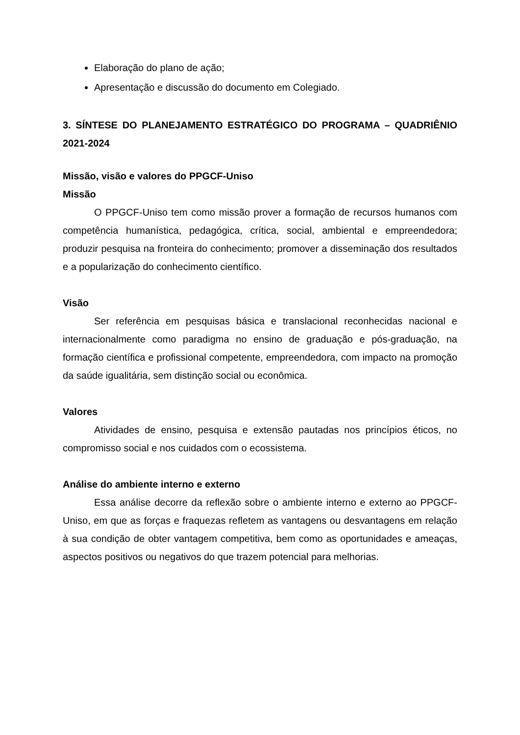Elaboração do plano de ação;
Apresentação e discussão do documento em Colegiado.
3. SÍNTESE DO PLANEJAMENTO ESTRATÉGICO DO PROGRAMA – QUADRIÊNIO 2021-2024
Missão, visão e valores do PPGCF-Uniso
Missão
O PPGCF-Uniso tem como missão prover a formação de recursos humanos com competência humanística, pedagógica, crítica, social, ambiental e empreendedora; produzir pesquisa na fronteira do conhecimento; promover a disseminação dos resultados e a popularização do conhecimento científico.
Visão
Ser referência em pesquisas básica e translacional reconhecidas nacional e internacionalmente como paradigma no ensino de graduação e pós-graduação, na formação científica e profissional competente, empreendedora, com impacto na promoção da saúde igualitária, sem distinção social ou econômica.
Valores
Atividades de ensino, pesquisa e extensão pautadas nos princípios éticos, no compromisso social e nos cuidados com o ecossistema.
Análise do ambiente interno e externo
Essa análise decorre da reflexão sobre o ambiente interno e externo ao PPGCF-Uniso, em que as forças e fraquezas refletem as vantagens ou desvantagens em relação à sua condição de obter vantagem competitiva, bem como as oportunidades e ameaças, aspectos positivos ou negativos do que trazem potencial para melhorias.